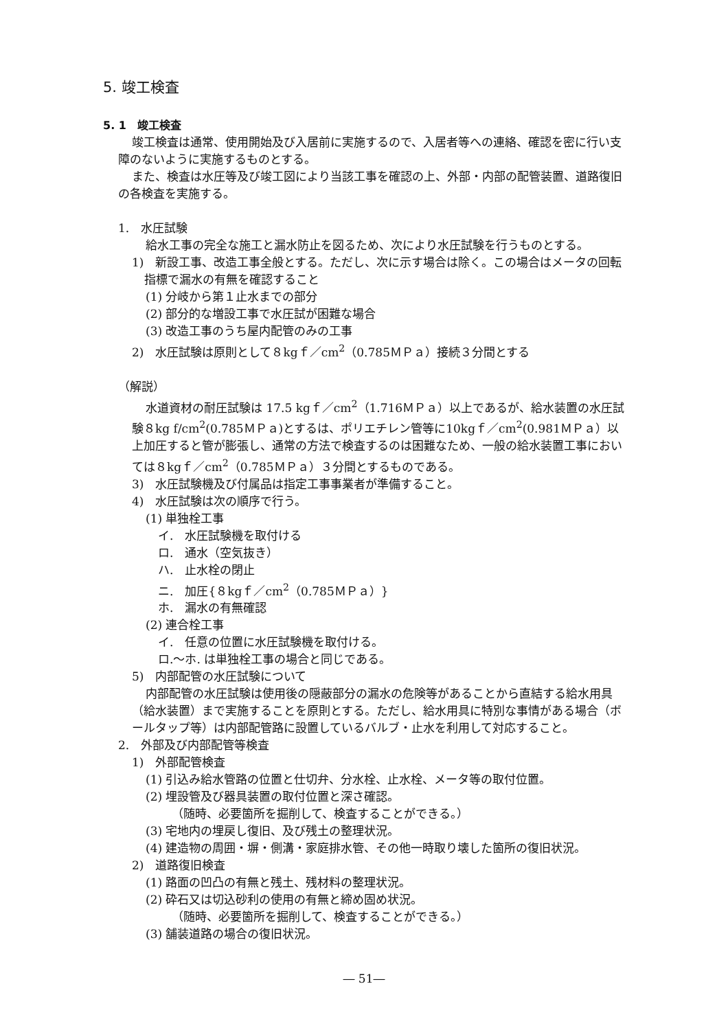5. 竣工検査
5. 1　竣工検査
竣工検査は通常、使用開始及び入居前に実施するので、入居者等への連絡、確認を密に行い支障のないように実施するものとする。
また、検査は水圧等及び竣工図により当該工事を確認の上、外部・内部の配管装置、道路復旧の各検査を実施する。
1.　水圧試験
給水工事の完全な施工と漏水防止を図るため、次により水圧試験を行うものとする。
1)　新設工事、改造工事全般とする。ただし、次に示す場合は除く。この場合はメータの回転指標で漏水の有無を確認すること
(1) 分岐から第１止水までの部分
(2) 部分的な増設工事で水圧試が困難な場合
(3) 改造工事のうち屋内配管のみの工事
2)　水圧試験は原則として８kgｆ／cm<sup>2</sup>（0.785ＭＰａ）接続３分間とする
（解説）
水道資材の耐圧試験は 17.5 kgｆ／cm<sup>2</sup>（1.716ＭＰａ）以上であるが、給水装置の水圧試験８kg f/cm<sup>2</sup>(0.785ＭＰａ)とするは、ポリエチレン管等に10kgｆ／cm<sup>2</sup>(0.981ＭＰａ）以上加圧すると管が膨張し、通常の方法で検査するのは困難なため、一般の給水装置工事においては８kgｆ／cm<sup>2</sup>（0.785ＭＰａ）３分間とするものである。
3)　水圧試験機及び付属品は指定工事事業者が準備すること。
4)　水圧試験は次の順序で行う。
(1) 単独栓工事
イ.　水圧試験機を取付ける
ロ.　通水（空気抜き）
ハ.　止水栓の閉止
ニ.　加圧{８kgｆ／cm<sup>2</sup>（0.785ＭＰａ）}
ホ.　漏水の有無確認
(2) 連合栓工事
イ.　任意の位置に水圧試験機を取付ける。
ロ.～ホ. は単独栓工事の場合と同じである。
5)　内部配管の水圧試験について
内部配管の水圧試験は使用後の隠蔽部分の漏水の危険等があることから直結する給水用具（給水装置）まで実施することを原則とする。ただし、給水用具に特別な事情がある場合（ボールタップ等）は内部配管路に設置しているバルブ・止水を利用して対応すること。
2.　外部及び内部配管等検査
1)　外部配管検査
(1) 引込み給水管路の位置と仕切弁、分水栓、止水栓、メータ等の取付位置。
(2) 埋設管及び器具装置の取付位置と深さ確認。
（随時、必要箇所を掘削して、検査することができる。）
(3) 宅地内の埋戻し復旧、及び残土の整理状況。
(4) 建造物の周囲・塀・側溝・家庭排水管、その他一時取り壊した箇所の復旧状況。
2)　道路復旧検査
(1) 路面の凹凸の有無と残土、残材料の整理状況。
(2) 砕石又は切込砂利の使用の有無と締め固め状況。
（随時、必要箇所を掘削して、検査することができる。）
(3) 舗装道路の場合の復旧状況。
― 51―